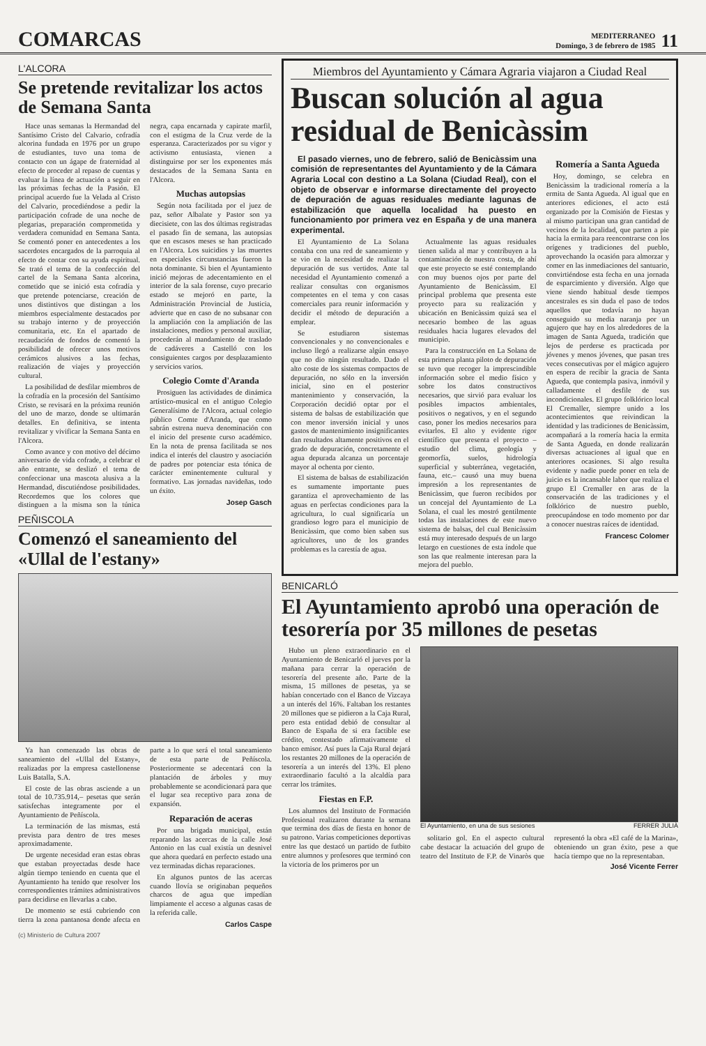COMARCAS
MEDITERRANEO
Domingo, 3 de febrero de 1985
11
L'ALCORA
Se pretende revitalizar los actos de Semana Santa
Hace unas semanas la Hermandad del Santísimo Cristo del Calvario, cofradía alcorina fundada en 1976 por un grupo de estudiantes, tuvo una toma de contacto con un ágape de fraternidad al efecto de proceder al repaso de cuentas y evaluar la línea de actuación a seguir en las próximas fechas de la Pasión. El principal acuerdo fue la Velada al Cristo del Calvario, procediéndose a pedir la participación cofrade de una noche de plegarias, preparación comprometida y verdadera comunidad en Semana Santa. Se comentó poner en antecedentes a los sacerdotes encargados de la parroquia al efecto de contar con su ayuda espiritual. Se trató el tema de la confección del cartel de la Semana Santa alcorina, cometido que se inició esta cofradía y que pretende potenciarse, creación de unos distintivos que distingan a los miembros especialmente destacados por su trabajo interno y de proyección comunitaria, etc. En el apartado de recaudación de fondos de comentó la posibilidad de ofrecer unos motivos cerámicos alusivos a las fechas, realización de viajes y proyección cultural.
La posibilidad de desfilar miembros de la cofradía en la procesión del Santísimo Cristo, se revisará en la próxima reunión del uno de marzo, donde se ultimarán detalles. En definitiva, se intenta revitalizar y vivificar la Semana Santa en l'Alcora.
Como avance y con motivo del décimo aniversario de vida cofrade, a celebrar el año entrante, se deslizó el tema de confeccionar una mascota alusiva a la Hermandad, discutiéndose posibilidades. Recordemos que los colores que distinguen a la misma son la túnica negra, capa encarnada y capirate marfil, con el estigma de la Cruz verde de la esperanza. Caracterizados por su vigor y activismo entusiasta, vienen a distinguirse por ser los exponentes más destacados de la Semana Santa en l'Alcora.
Muchas autopsias
Según nota facilitada por el juez de paz, señor Albalate y Pastor son ya diecisiete, con las dos últimas registradas el pasado fin de semana, las autopsias que en escasos meses se han practicado en l'Alcora. Los suicidios y las muertes en especiales circunstancias fueron la nota dominante. Si bien el Ayuntamiento inició mejoras de adecentamiento en el interior de la sala forense, cuyo precario estado se mejoró en parte, la Administración Provincial de Justicia, advierte que en caso de no subsanar con la ampliación con la ampliación de las instalaciones, medios y personal auxiliar, procederán al mandamiento de traslado de cadáveres a Castelló con los consiguientes cargos por desplazamiento y servicios varios.
Colegio Comte d'Aranda
Prosiguen las actividades de dinámica artístico-musical en el antiguo Colegio Generalísimo de l'Alcora, actual colegio público Comte d'Aranda, que como sabrán estrena nueva denominación con el inicio del presente curso académico. En la nota de prensa facilitada se nos indica el interés del claustro y asociación de padres por potenciar esta tónica de carácter eminentemente cultural y formativo. Las jornadas navideñas, todo un éxito.
Josep Gasch
PEÑISCOLA
Comenzó el saneamiento del «Ullal de l'estany»
Ya han comenzado las obras de saneamiento del «Ullal del Estany», realizadas por la empresa castellonense Luis Batalla, S.A.
El coste de las obras asciende a un total de 10.735.914,– pesetas que serán satisfechas integramente por el Ayuntamiento de Peñíscola.
La terminación de las mismas, está prevista para dentro de tres meses aproximadamente.
De urgente necesidad eran estas obras que estaban proyectadas desde hace algún tiempo teniendo en cuenta que el Ayuntamiento ha tenido que resolver los correspondientes trámites administrativos para decidirse en llevarlas a cabo.
De momento se está cubriendo con tierra la zona pantanosa donde afecta en parte a lo que será el total saneamiento de esta parte de Peñíscola. Posteriormente se adecentará con la plantación de árboles y muy probablemente se acondicionará para que el lugar sea receptivo para zona de expansión.
Reparación de aceras
Por una brigada municipal, están reparando las acercas de la calle José Antonio en las cual existía un desnivel que ahora quedará en perfecto estado una vez terminadas dichas reparaciones.
En algunos puntos de las acercas cuando llovía se originaban pequeños charcos de agua que impedían limpiamente el acceso a algunas casas de la referida calle.
Carlos Caspe
Miembros del Ayuntamiento y Cámara Agraria viajaron a Ciudad Real
Buscan solución al agua residual de Benicàssim
El pasado viernes, uno de febrero, salió de Benicàssim una comisión de representantes del Ayuntamiento y de la Cámara Agraria Local con destino a La Solana (Ciudad Real), con el objeto de observar e informarse directamente del proyecto de depuración de aguas residuales mediante lagunas de estabilización que aquella localidad ha puesto en funcionamiento por primera vez en España y de una manera experimental.
El Ayuntamiento de La Solana contaba con una red de saneamiento y se vio en la necesidad de realizar la depuración de sus vertidos. Ante tal necesidad el Ayuntamiento comenzó a realizar consultas con organismos competentes en el tema y con casas comerciales para reunir información y decidir el método de depuración a emplear.
Se estudiaron sistemas convencionales y no convencionales e incluso llegó a realizarse algún ensayo que no dio ningún resultado. Dado el alto coste de los sistemas compactos de depuración, no sólo en la inversión inicial, sino en el posterior mantenimiento y conservación, la Corporación decidió optar por el sistema de balsas de estabilización que con menor inversión inicial y unos gastos de mantenimiento insignificantes dan resultados altamente positivos en el grado de depuración, concretamente el agua depurada alcanza un porcentaje mayor al ochenta por ciento.
El sistema de balsas de estabilización es sumamente importante pues garantiza el aprovechamiento de las aguas en perfectas condiciones para la agricultura, lo cual significaría un grandioso logro para el municipio de Benicàssim, que como bien saben sus agricultores, uno de los grandes problemas es la carestía de agua.
Actualmente las aguas residuales tienen salida al mar y contribuyen a la contaminación de nuestra costa, de ahí que este proyecto se esté contemplando con muy buenos ojos por parte del Ayuntamiento de Benicàssim. El principal problema que presenta este proyecto para su realización y ubicación en Benicàssim quizá sea el necesario bombeo de las aguas residuales hacia lugares elevados del municipio.
Para la construcción en La Solana de esta primera planta piloto de depuración se tuvo que recoger la imprescindible información sobre el medio físico y sobre los datos constructivos necesarios, que sirvió para evaluar los posibles impactos ambientales, positivos o negativos, y en el segundo caso, poner los medios necesarios para evitarlos. El alto y evidente rigor científico que presenta el proyecto –estudio del clima, geología y geomorfía, suelos, hidrología superficial y subterránea, vegetación, fauna, etc.– causó una muy buena impresión a los representantes de Benicàssim, que fueron recibidos por un concejal del Ayuntamiento de La Solana, el cual les mostró gentilmente todas las instalaciones de este nuevo sistema de balsas, del cual Benicàssim está muy interesado después de un largo letargo en cuestiones de esta índole que son las que realmente interesan para la mejora del pueblo.
Romería a Santa Agueda
Hoy, domingo, se celebra en Benicàssim la tradicional romería a la ermita de Santa Agueda. Al igual que en anteriores ediciones, el acto está organizado por la Comisión de Fiestas y al mismo participan una gran cantidad de vecinos de la localidad, que parten a pie hacia la ermita para reencontrarse con los orígenes y tradiciones del pueblo, aprovechando la ocasión para almorzar y comer en las inmediaciones del santuario, convirtiéndose esta fecha en una jornada de esparcimiento y diversión. Algo que viene siendo habitual desde tiempos ancestrales es sin duda el paso de todos aquellos que todavía no hayan conseguido su media naranja por un agujero que hay en los alrededores de la imagen de Santa Agueda, tradición que lejos de perderse es practicada por jóvenes y menos jóvenes, que pasan tres veces consecutivas por el mágico agujero en espera de recibir la gracia de Santa Agueda, que contempla pasiva, inmóvil y calladamente el desfile de sus incondicionales. El grupo folklórico local El Cremaller, siempre unido a los acontecimientos que reivindican la identidad y las tradiciones de Benicàssim, acompañará a la romería hacia la ermita de Santa Agueda, en donde realizarán diversas actuaciones al igual que en anteriores ocasiones. Si algo resulta evidente y nadie puede poner en tela de juicio es la incansable labor que realiza el grupo El Cremaller en aras de la conservación de las tradiciones y el folklórico de nuestro pueblo, preocupándose en todo momento por dar a conocer nuestras raíces de identidad.
Francesc Colomer
BENICARLÓ
El Ayuntamiento aprobó una operación de tesorería por 35 millones de pesetas
Hubo un pleno extraordinario en el Ayuntamiento de Benicarló el jueves por la mañana para cerrar la operación de tesorería del presente año. Parte de la misma, 15 millones de pesetas, ya se habían concertado con el Banco de Vizcaya a un interés del 16%. Faltaban los restantes 20 millones que se pidieron a la Caja Rural, pero esta entidad debió de consultar al Banco de España de si era factible ese crédito, contestado afirmativamente el banco emisor. Así pues la Caja Rural dejará los restantes 20 millones de la operación de tesorería a un interés del 13%. El pleno extraordinario facultó a la alcaldía para cerrar los trámites.
Fiestas en F.P.
Los alumnos del Instituto de Formación Profesional realizaron durante la semana que termina dos días de fiesta en honor de su patrono. Varias competiciones deportivas entre las que destacó un partido de futbito entre alumnos y profesores que terminó con la victoria de los primeros por un
El Ayuntamiento, en una de sus sesiones FERRER JULIÀ
solitario gol. En el aspecto cultural cabe destacar la actuación del grupo de teatro del Instituto de F.P. de Vinaròs que representó la obra «El café de la Marina», obteniendo un gran éxito, pese a que hacía tiempo que no la representaban.
José Vicente Ferrer
(c) Ministerio de Cultura 2007